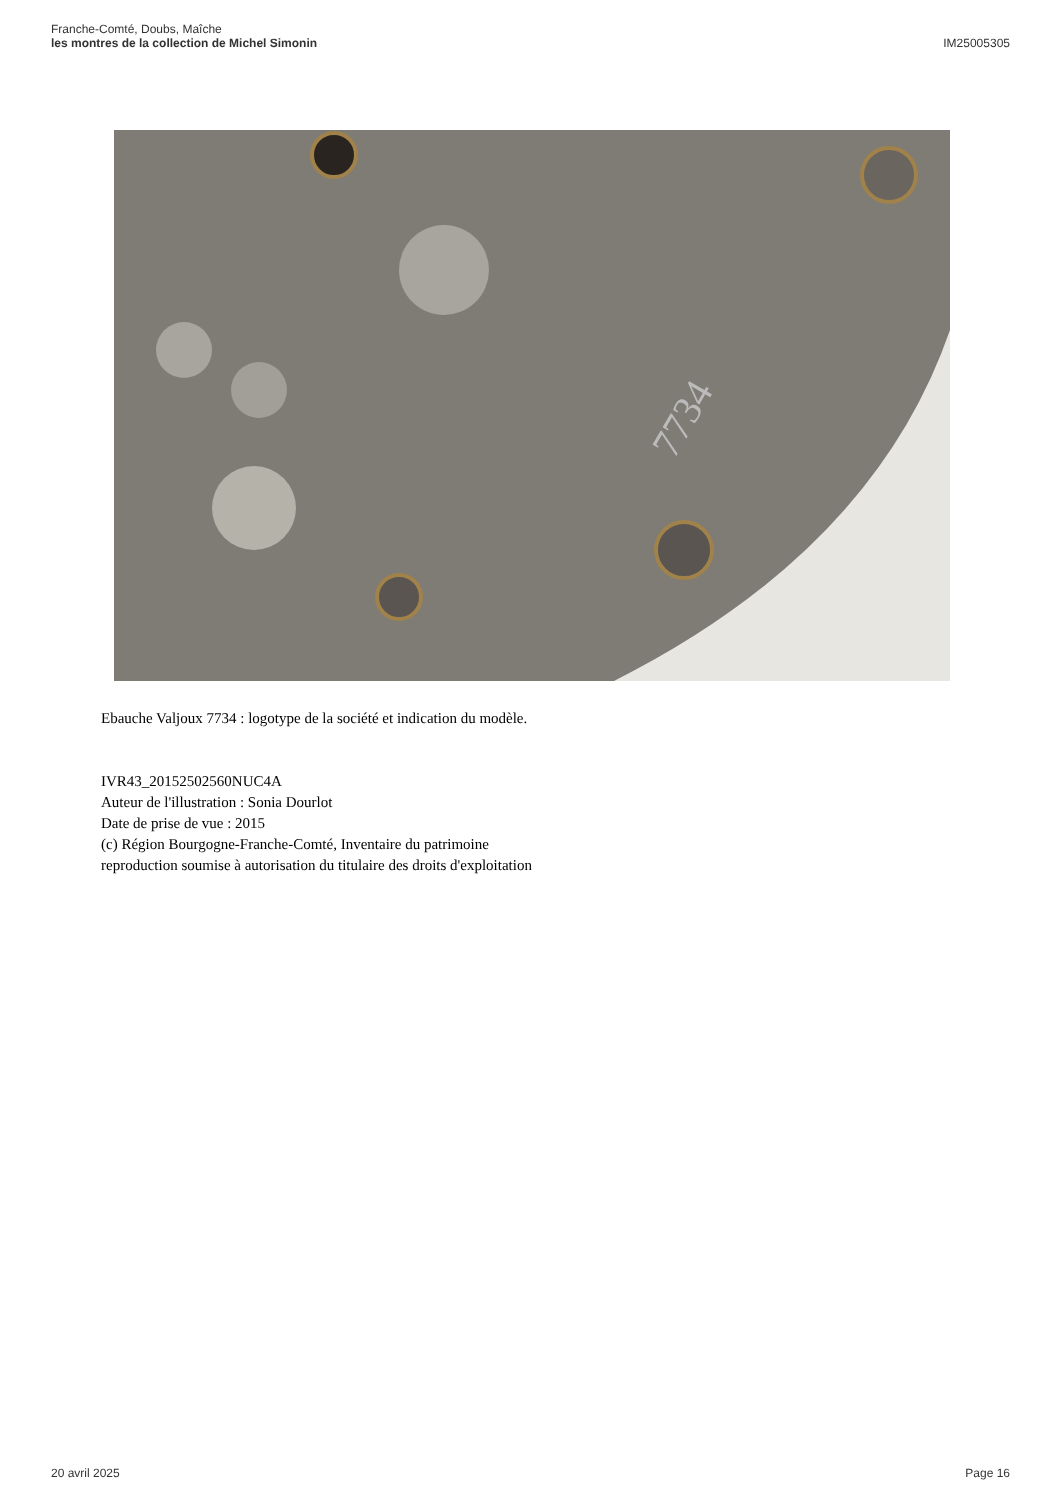Franche-Comté, Doubs, Maîche
les montres de la collection de Michel Simonin
IM25005305
7734
Ebauche Valjoux 7734 : logotype de la société et indication du modèle.
IVR43_20152502560NUC4A
Auteur de l'illustration : Sonia Dourlot
Date de prise de vue : 2015
(c) Région Bourgogne-Franche-Comté, Inventaire du patrimoine
reproduction soumise à autorisation du titulaire des droits d'exploitation
20 avril 2025 Page 16